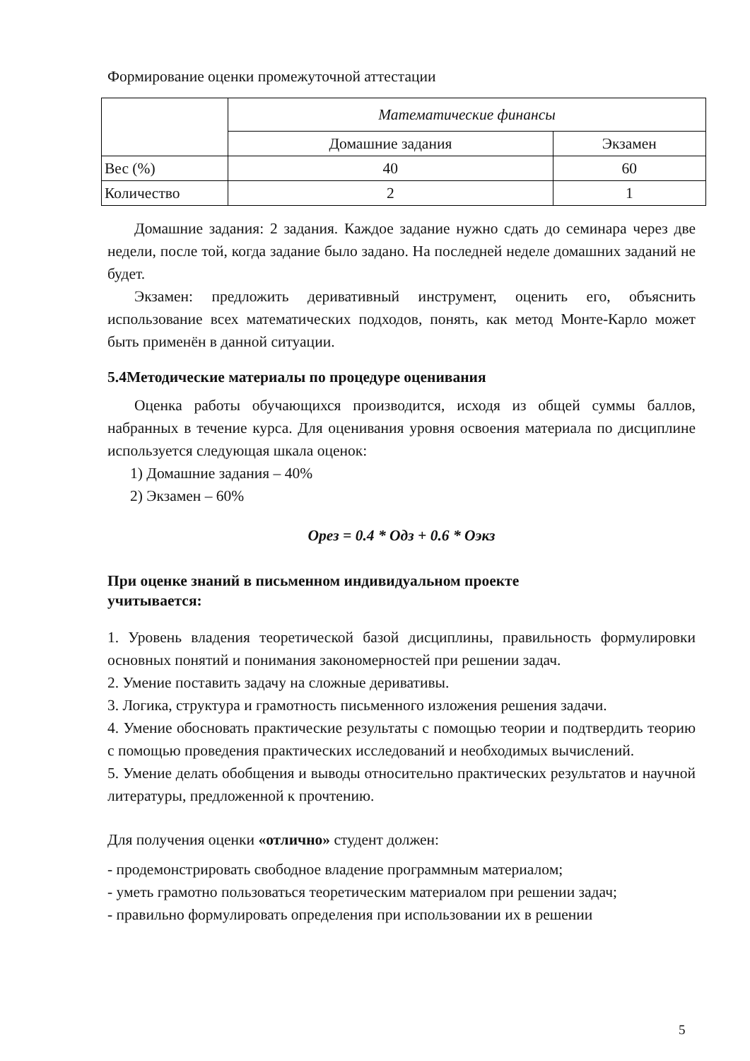Формирование оценки промежуточной аттестации
| | Математические финансы | |
| | Домашние задания | Экзамен |
| Вес (%) | 40 | 60 |
| Количество | 2 | 1 |
Домашние задания: 2 задания. Каждое задание нужно сдать до семинара через две недели, после той, когда задание было задано. На последней неделе домашних заданий не будет.
Экзамен: предложить деривативный инструмент, оценить его, объяснить использование всех математических подходов, понять, как метод Монте-Карло может быть применён в данной ситуации.
5.4Методические материалы по процедуре оценивания
Оценка работы обучающихся производится, исходя из общей суммы баллов, набранных в течение курса. Для оценивания уровня освоения материала по дисциплине используется следующая шкала оценок:
1) Домашние задания – 40%
2) Экзамен – 60%
Opeз = 0.4 * Одз + 0.6 * Оэкз
При оценке знаний в письменном индивидуальном проекте
учитывается:
1. Уровень владения теоретической базой дисциплины, правильность формулировки основных понятий и понимания закономерностей при решении задач.
2. Умение поставить задачу на сложные деривативы.
3. Логика, структура и грамотность письменного изложения решения задачи.
4. Умение обосновать практические результаты с помощью теории и подтвердить теорию с помощью проведения практических исследований и необходимых вычислений.
5. Умение делать обобщения и выводы относительно практических результатов и научной литературы, предложенной к прочтению.
Для получения оценки «отлично» студент должен:
- продемонстрировать свободное владение программным материалом;
- уметь грамотно пользоваться теоретическим материалом при решении задач;
- правильно формулировать определения при использовании их в решении
5